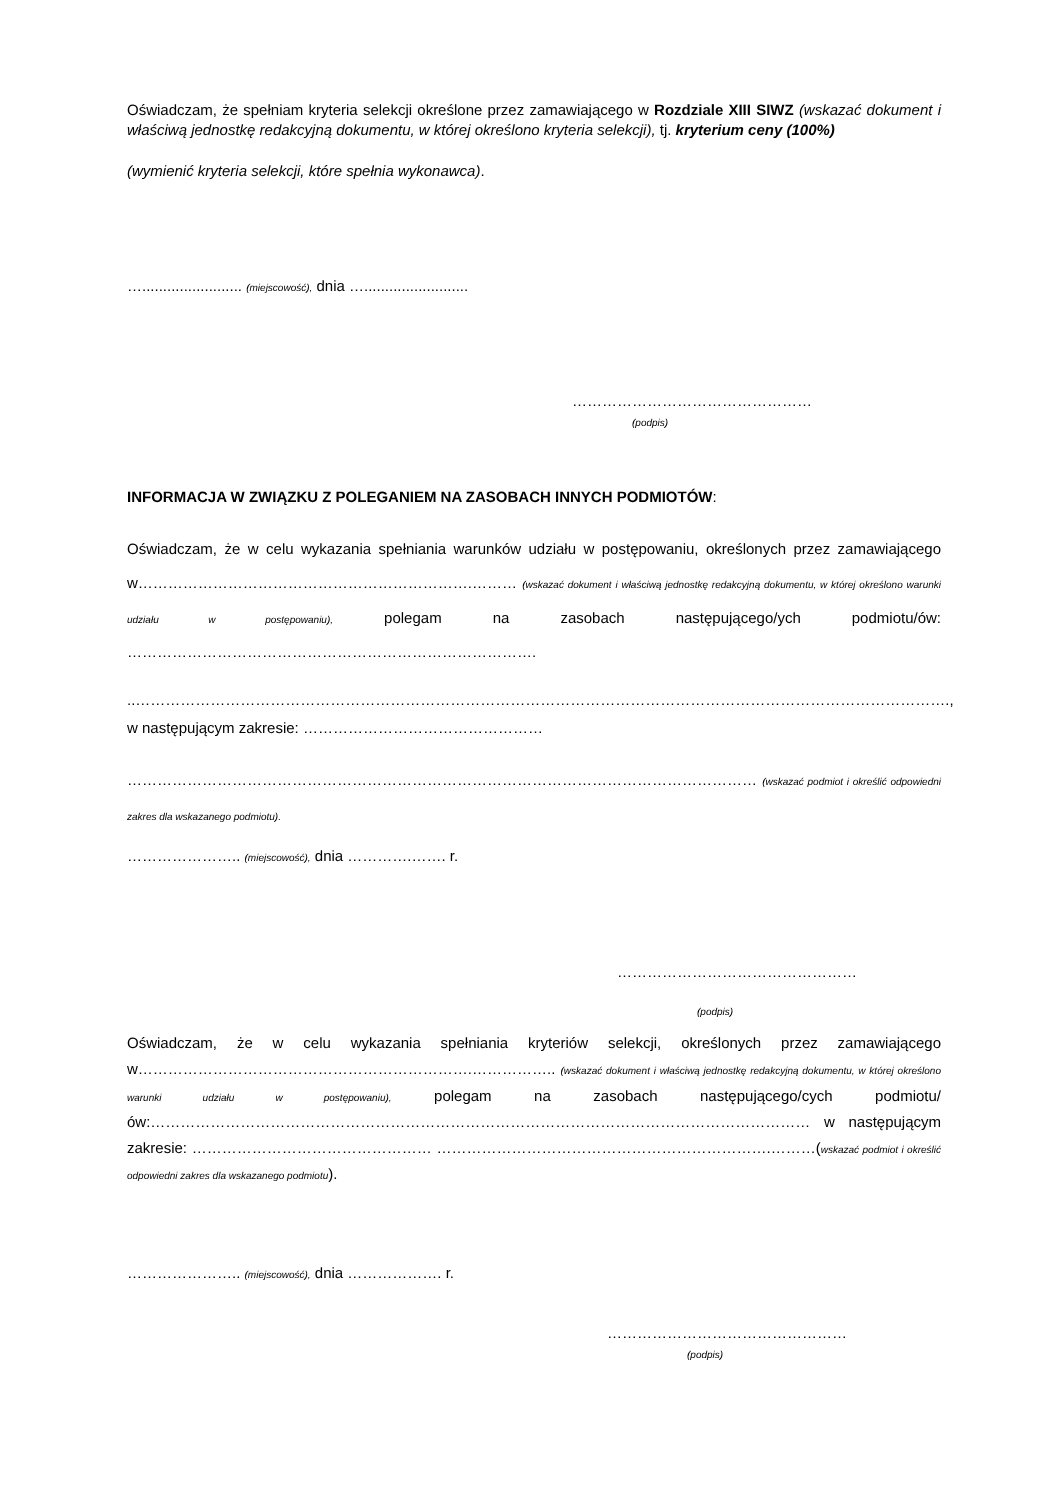Oświadczam, że spełniam kryteria selekcji określone przez zamawiającego w Rozdziale XIII SIWZ (wskazać dokument i właściwą jednostkę redakcyjną dokumentu, w której określono kryteria selekcji), tj. kryterium ceny (100%)
(wymienić kryteria selekcji, które spełnia wykonawca).
…........................ (miejscowość), dnia ….........................
…………………………………………
(podpis)
INFORMACJA W ZWIĄZKU Z POLEGANIEM NA ZASOBACH INNYCH PODMIOTÓW:
Oświadczam, że w celu wykazania spełniania warunków udziału w postępowaniu, określonych przez zamawiającego w………………………………………………………….……… (wskazać dokument i właściwą jednostkę redakcyjną dokumentu, w której określono warunki udziału w postępowaniu), polegam na zasobach następującego/ych podmiotu/ów: ……………………………………………………………………….
..……………………………………………………………………………………………………………………………………………….,
w następującym zakresie: …………………………………………
……………………………………………………………………………………………………………… (wskazać podmiot i określić odpowiedni zakres dla wskazanego podmiotu).
………………….. (miejscowość), dnia ………….……. r.
…………………………………………
(podpis)
Oświadczam, że w celu wykazania spełniania kryteriów selekcji, określonych przez zamawiającego w………………………………………………………….…………….. (wskazać dokument i właściwą jednostkę redakcyjną dokumentu, w której określono warunki udziału w postępowaniu), polegam na zasobach następującego/cych podmiotu/ów:…………………………………………………………………………………………………………………… w następującym zakresie: ………………………………………… ………………………………………………………….………(wskazać podmiot i określić odpowiedni zakres dla wskazanego podmiotu).
………………….. (miejscowość), dnia ………………. r.
…………………………………………
(podpis)